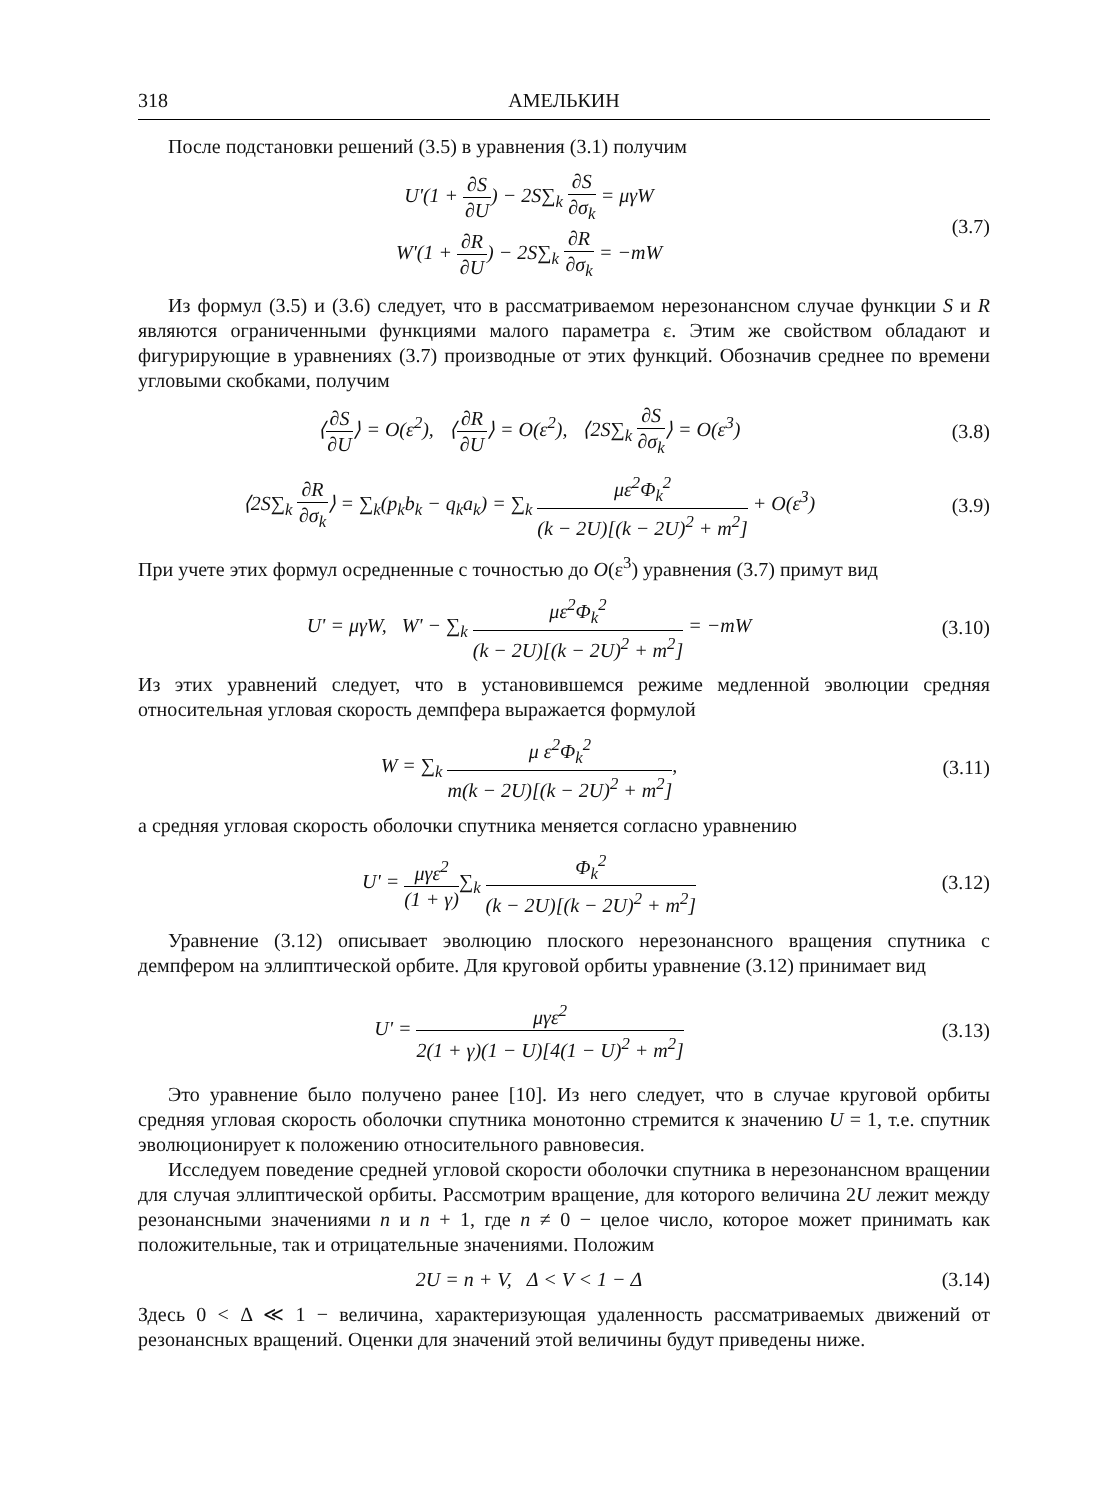318 АМЕЛЬКИН
После подстановки решений (3.5) в уравнения (3.1) получим
U'(1 + ∂S ∂U) − 2S∑<sub>k</sub> ∂S ∂σ<sub>k</sub> = μγW
W'(1 + ∂R ∂U) − 2S∑<sub>k</sub> ∂R ∂σ<sub>k</sub> = −mW
(3.7)
Из формул (3.5) и (3.6) следует, что в рассматриваемом нерезонансном случае функции S и R являются ограниченными функциями малого параметра ε. Этим же свойством обладают и фигурирующие в уравнениях (3.7) производные от этих функций. Обозначив среднее по времени угловыми скобками, получим
⟨∂S ∂U⟩ = O(ε<sup>2</sup>), ⟨∂R ∂U⟩ = O(ε<sup>2</sup>), ⟨2S∑<sub>k</sub> ∂S ∂σ<sub>k</sub>⟩ = O(ε<sup>3</sup>)
(3.8)
⟨2S∑<sub>k</sub> ∂R ∂σ<sub>k</sub>⟩ = ∑<sub>k</sub>(p<sub>k</sub>b<sub>k</sub> − q<sub>k</sub>a<sub>k</sub>) = ∑<sub>k</sub> με<sup>2</sup>Φ<sub>k</sub><sup>2</sup> (k − 2U)[(k − 2U)<sup>2</sup> + m<sup>2</sup>] + O(ε<sup>3</sup>)
(3.9)
При учете этих формул осредненные с точностью до O(ε<sup>3</sup>) уравнения (3.7) примут вид
U' = μγW, W' − ∑<sub>k</sub> με<sup>2</sup>Φ<sub>k</sub><sup>2</sup> (k − 2U)[(k − 2U)<sup>2</sup> + m<sup>2</sup>] = −mW
(3.10)
Из этих уравнений следует, что в установившемся режиме медленной эволюции средняя относительная угловая скорость демпфера выражается формулой
W = ∑<sub>k</sub> μ ε<sup>2</sup>Φ<sub>k</sub><sup>2</sup> m(k − 2U)[(k − 2U)<sup>2</sup> + m<sup>2</sup>],
(3.11)
а средняя угловая скорость оболочки спутника меняется согласно уравнению
U' = μγε<sup>2</sup> (1 + γ)∑<sub>k</sub> Φ<sub>k</sub><sup>2</sup> (k − 2U)[(k − 2U)<sup>2</sup> + m<sup>2</sup>]
(3.12)
Уравнение (3.12) описывает эволюцию плоского нерезонансного вращения спутника с демпфером на эллиптической орбите. Для круговой орбиты уравнение (3.12) принимает вид
U' = μγε<sup>2</sup> 2(1 + γ)(1 − U)[4(1 − U)<sup>2</sup> + m<sup>2</sup>]
(3.13)
Это уравнение было получено ранее [10]. Из него следует, что в случае круговой орбиты средняя угловая скорость оболочки спутника монотонно стремится к значению U = 1, т.е. спутник эволюционирует к положению относительного равновесия.
Исследуем поведение средней угловой скорости оболочки спутника в нерезонансном вращении для случая эллиптической орбиты. Рассмотрим вращение, для которого величина 2U лежит между резонансными значениями n и n + 1, где n ≠ 0 − целое число, которое может принимать как положительные, так и отрицательные значениями. Положим
2U = n + V, Δ < V < 1 − Δ
(3.14)
Здесь 0 < Δ ≪ 1 − величина, характеризующая удаленность рассматриваемых движений от резонансных вращений. Оценки для значений этой величины будут приведены ниже.